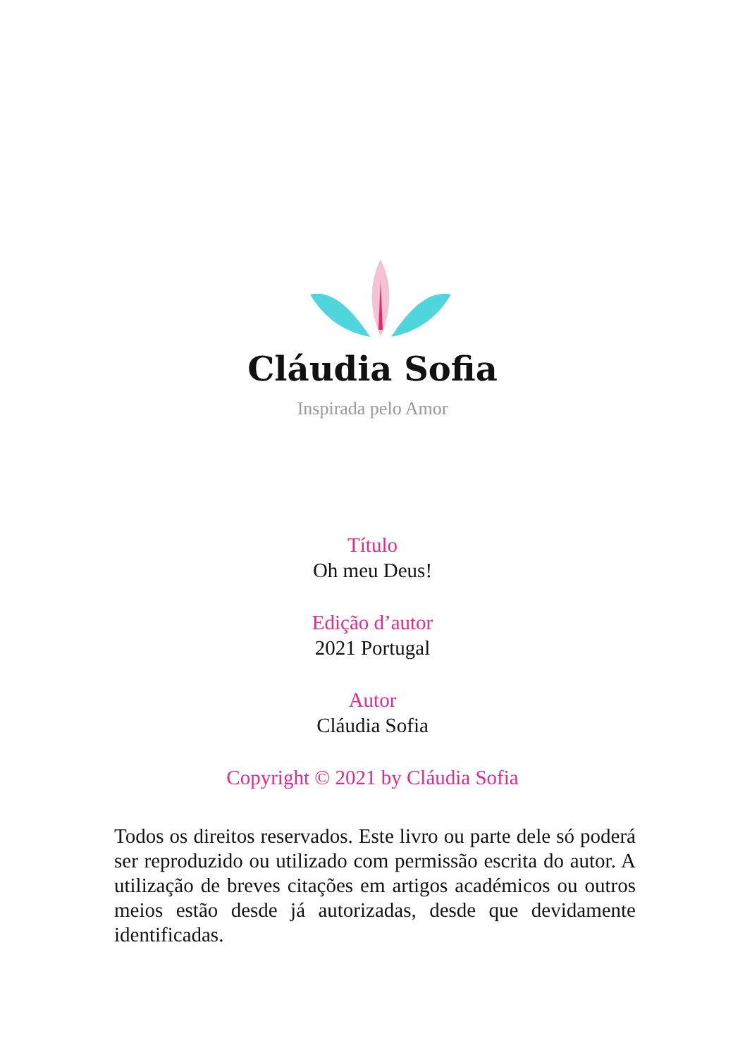Cláudia Sofia
Inspirada pelo Amor
Título
Oh meu Deus!
Edição d’autor
2021 Portugal
Autor
Cláudia Sofia
Copyright © 2021 by Cláudia Sofia
Todos os direitos reservados. Este livro ou parte dele só poderá ser reproduzido ou utilizado com permissão escrita do autor. A utilização de breves citações em artigos académicos ou outros meios estão desde já autorizadas, desde que devidamente identificadas.